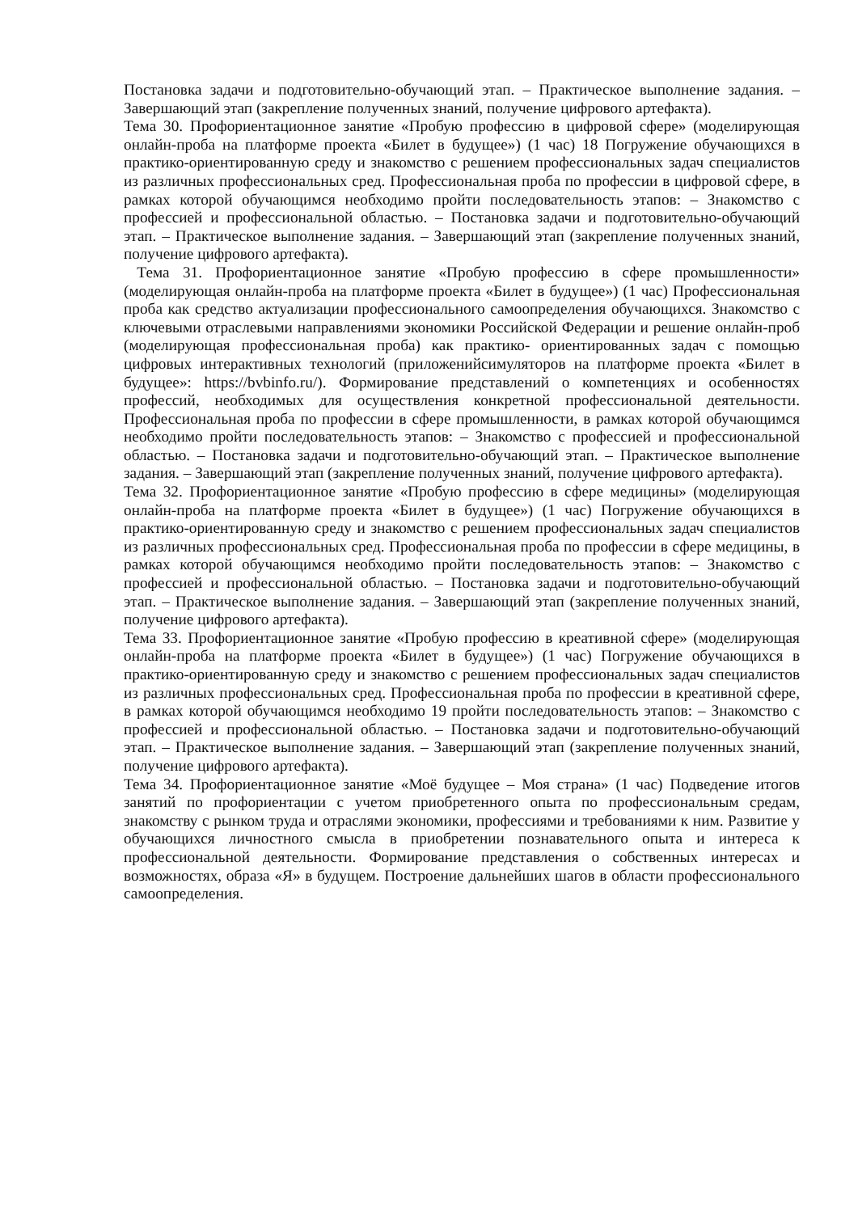Постановка задачи и подготовительно-обучающий этап. – Практическое выполнение задания. – Завершающий этап (закрепление полученных знаний, получение цифрового артефакта).
Тема 30. Профориентационное занятие «Пробую профессию в цифровой сфере» (моделирующая онлайн-проба на платформе проекта «Билет в будущее») (1 час) 18 Погружение обучающихся в практико-ориентированную среду и знакомство с решением профессиональных задач специалистов из различных профессиональных сред. Профессиональная проба по профессии в цифровой сфере, в рамках которой обучающимся необходимо пройти последовательность этапов: – Знакомство с профессией и профессиональной областью. – Постановка задачи и подготовительно-обучающий этап. – Практическое выполнение задания. – Завершающий этап (закрепление полученных знаний, получение цифрового артефакта).
Тема 31. Профориентационное занятие «Пробую профессию в сфере промышленности» (моделирующая онлайн-проба на платформе проекта «Билет в будущее») (1 час) Профессиональная проба как средство актуализации профессионального самоопределения обучающихся. Знакомство с ключевыми отраслевыми направлениями экономики Российской Федерации и решение онлайн-проб (моделирующая профессиональная проба) как практико- ориентированных задач с помощью цифровых интерактивных технологий (приложенийсимуляторов на платформе проекта «Билет в будущее»: https://bvbinfo.ru/). Формирование представлений о компетенциях и особенностях профессий, необходимых для осуществления конкретной профессиональной деятельности. Профессиональная проба по профессии в сфере промышленности, в рамках которой обучающимся необходимо пройти последовательность этапов: – Знакомство с профессией и профессиональной областью. – Постановка задачи и подготовительно-обучающий этап. – Практическое выполнение задания. – Завершающий этап (закрепление полученных знаний, получение цифрового артефакта).
Тема 32. Профориентационное занятие «Пробую профессию в сфере медицины» (моделирующая онлайн-проба на платформе проекта «Билет в будущее») (1 час) Погружение обучающихся в практико-ориентированную среду и знакомство с решением профессиональных задач специалистов из различных профессиональных сред. Профессиональная проба по профессии в сфере медицины, в рамках которой обучающимся необходимо пройти последовательность этапов: – Знакомство с профессией и профессиональной областью. – Постановка задачи и подготовительно-обучающий этап. – Практическое выполнение задания. – Завершающий этап (закрепление полученных знаний, получение цифрового артефакта).
Тема 33. Профориентационное занятие «Пробую профессию в креативной сфере» (моделирующая онлайн-проба на платформе проекта «Билет в будущее») (1 час) Погружение обучающихся в практико-ориентированную среду и знакомство с решением профессиональных задач специалистов из различных профессиональных сред. Профессиональная проба по профессии в креативной сфере, в рамках которой обучающимся необходимо 19 пройти последовательность этапов: – Знакомство с профессией и профессиональной областью. – Постановка задачи и подготовительно-обучающий этап. – Практическое выполнение задания. – Завершающий этап (закрепление полученных знаний, получение цифрового артефакта).
Тема 34. Профориентационное занятие «Моё будущее – Моя страна» (1 час) Подведение итогов занятий по профориентации с учетом приобретенного опыта по профессиональным средам, знакомству с рынком труда и отраслями экономики, профессиями и требованиями к ним. Развитие у обучающихся личностного смысла в приобретении познавательного опыта и интереса к профессиональной деятельности. Формирование представления о собственных интересах и возможностях, образа «Я» в будущем. Построение дальнейших шагов в области профессионального самоопределения.